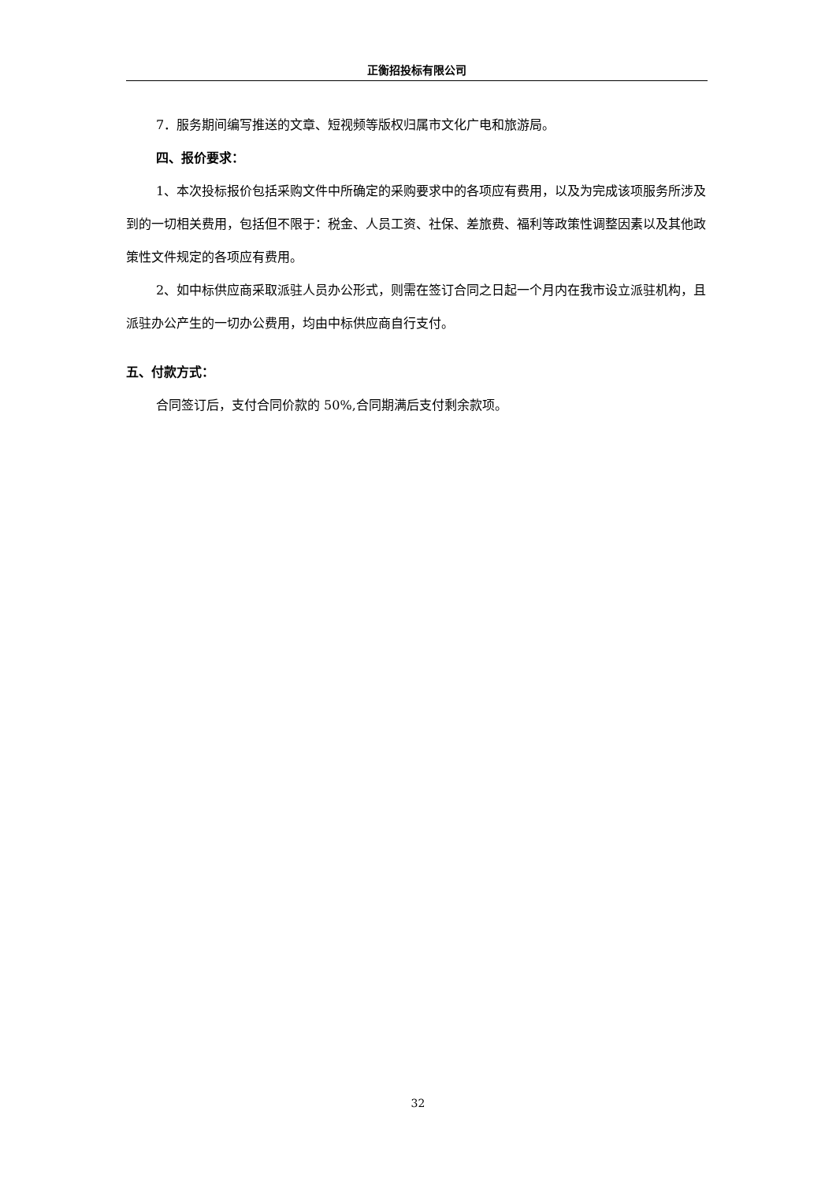正衡招投标有限公司
7．服务期间编写推送的文章、短视频等版权归属市文化广电和旅游局。
四、报价要求：
1、本次投标报价包括采购文件中所确定的采购要求中的各项应有费用，以及为完成该项服务所涉及到的一切相关费用，包括但不限于：税金、人员工资、社保、差旅费、福利等政策性调整因素以及其他政策性文件规定的各项应有费用。
2、如中标供应商采取派驻人员办公形式，则需在签订合同之日起一个月内在我市设立派驻机构，且派驻办公产生的一切办公费用，均由中标供应商自行支付。
五、付款方式：
合同签订后，支付合同价款的 50%,合同期满后支付剩余款项。
32